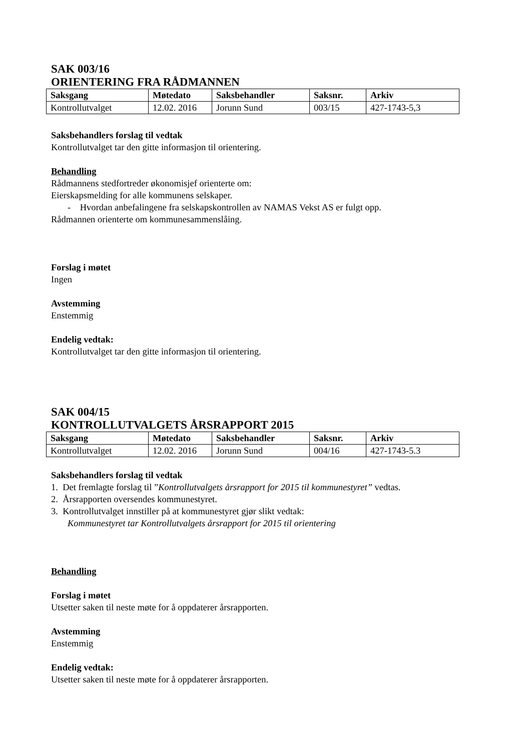SAK 003/16
ORIENTERING FRA RÅDMANNEN
| Saksgang | Møtedato | Saksbehandler | Saksnr. | Arkiv |
| --- | --- | --- | --- | --- |
| Kontrollutvalget | 12.02. 2016 | Jorunn Sund | 003/15 | 427-1743-5,3 |
Saksbehandlers forslag til vedtak
Kontrollutvalget tar den gitte informasjon til orientering.
Behandling
Rådmannens stedfortreder økonomisjef orienterte om:
Eierskapsmelding for alle kommunens selskaper.
- Hvordan anbefalingene fra selskapskontrollen av NAMAS Vekst AS er fulgt opp.
Rådmannen orienterte om kommunesammenslåing.
Forslag i møtet
Ingen
Avstemming
Enstemmig
Endelig vedtak:
Kontrollutvalget tar den gitte informasjon til orientering.
SAK 004/15
KONTROLLUTVALGETS ÅRSRAPPORT 2015
| Saksgang | Møtedato | Saksbehandler | Saksnr. | Arkiv |
| --- | --- | --- | --- | --- |
| Kontrollutvalget | 12.02. 2016 | Jorunn Sund | 004/16 | 427-1743-5.3 |
Saksbehandlers forslag til vedtak
1. Det fremlagte forslag til ”Kontrollutvalgets årsrapport for 2015 til kommunestyret” vedtas.
2. Årsrapporten oversendes kommunestyret.
3. Kontrollutvalget innstiller på at kommunestyret gjør slikt vedtak:
Kommunestyret tar Kontrollutvalgets årsrapport for 2015 til orientering
Behandling
Forslag i møtet
Utsetter saken til neste møte for å oppdaterer årsrapporten.
Avstemming
Enstemmig
Endelig vedtak:
Utsetter saken til neste møte for å oppdaterer årsrapporten.